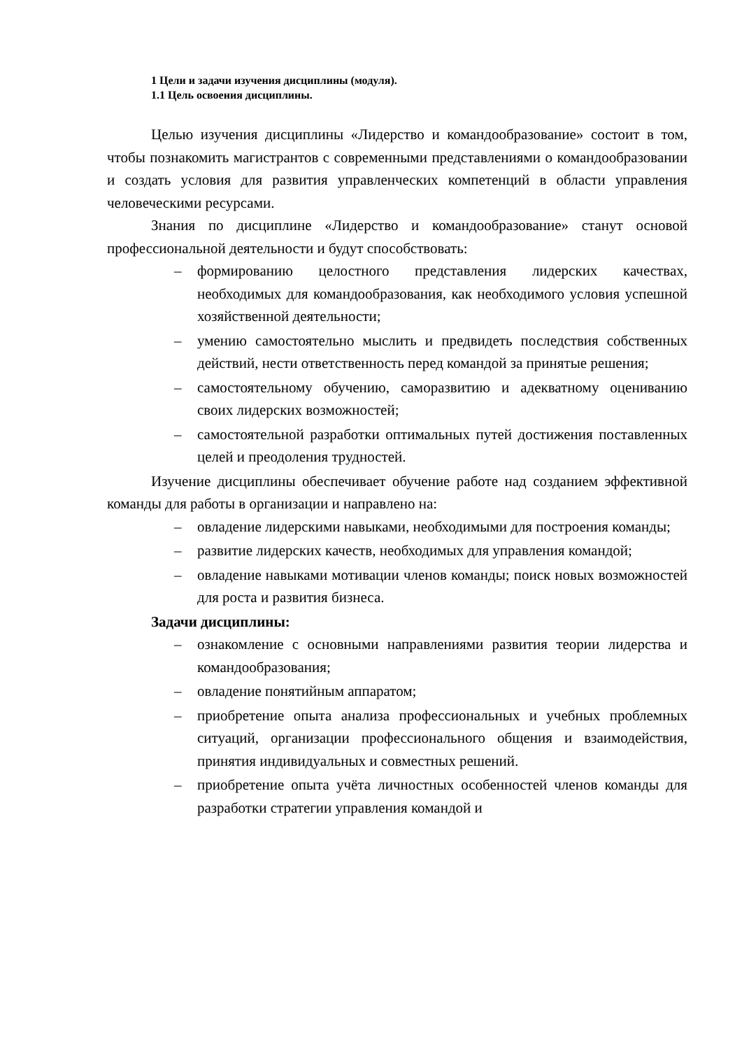1 Цели и задачи изучения дисциплины (модуля).
1.1 Цель освоения дисциплины.
Целью изучения дисциплины «Лидерство и командообразование» состоит в том, чтобы познакомить магистрантов с современными представлениями о командообразовании и создать условия для развития управленческих компетенций в области управления человеческими ресурсами.
Знания по дисциплине «Лидерство и командообразование» станут основой профессиональной деятельности и будут способствовать:
– формированию целостного представления лидерских качествах, необходимых для командообразования, как необходимого условия успешной хозяйственной деятельности;
– умению самостоятельно мыслить и предвидеть последствия собственных действий, нести ответственность перед командой за принятые решения;
– самостоятельному обучению, саморазвитию и адекватному оцениванию своих лидерских возможностей;
– самостоятельной разработки оптимальных путей достижения поставленных целей и преодоления трудностей.
Изучение дисциплины обеспечивает обучение работе над созданием эффективной команды для работы в организации и направлено на:
– овладение лидерскими навыками, необходимыми для построения команды;
– развитие лидерских качеств, необходимых для управления командой;
– овладение навыками мотивации членов команды; поиск новых возможностей для роста и развития бизнеса.
Задачи дисциплины:
– ознакомление с основными направлениями развития теории лидерства и командообразования;
– овладение понятийным аппаратом;
– приобретение опыта анализа профессиональных и учебных проблемных ситуаций, организации профессионального общения и взаимодействия, принятия индивидуальных и совместных решений.
– приобретение опыта учёта личностных особенностей членов команды для разработки стратегии управления командой и